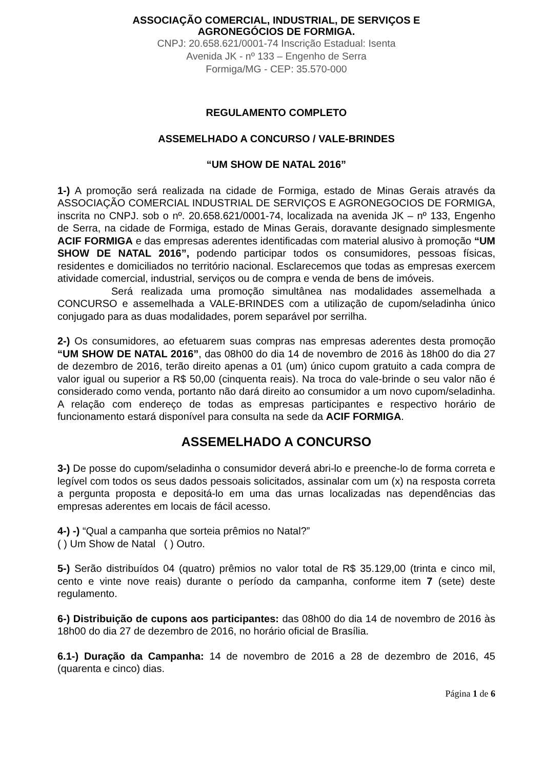ASSOCIAÇÃO COMERCIAL, INDUSTRIAL, DE SERVIÇOS E
AGRONEGÓCIOS DE FORMIGA.
CNPJ: 20.658.621/0001-74 Inscrição Estadual: Isenta
Avenida JK - nº 133 – Engenho de Serra
Formiga/MG - CEP: 35.570-000
REGULAMENTO COMPLETO
ASSEMELHADO A CONCURSO / VALE-BRINDES
“UM SHOW DE NATAL 2016”
1-) A promoção será realizada na cidade de Formiga, estado de Minas Gerais através da ASSOCIAÇÃO COMERCIAL INDUSTRIAL DE SERVIÇOS E AGRONEGOCIOS DE FORMIGA, inscrita no CNPJ. sob o nº. 20.658.621/0001-74, localizada na avenida JK – nº 133, Engenho de Serra, na cidade de Formiga, estado de Minas Gerais, doravante designado simplesmente ACIF FORMIGA e das empresas aderentes identificadas com material alusivo à promoção “UM SHOW DE NATAL 2016”, podendo participar todos os consumidores, pessoas físicas, residentes e domiciliados no território nacional. Esclarecemos que todas as empresas exercem atividade comercial, industrial, serviços ou de compra e venda de bens de imóveis.
Será realizada uma promoção simultânea nas modalidades assemelhada a CONCURSO e assemelhada a VALE-BRINDES com a utilização de cupom/seladinha único conjugado para as duas modalidades, porem separável por serrilha.
2-) Os consumidores, ao efetuarem suas compras nas empresas aderentes desta promoção “UM SHOW DE NATAL 2016”, das 08h00 do dia 14 de novembro de 2016 às 18h00 do dia 27 de dezembro de 2016, terão direito apenas a 01 (um) único cupom gratuito a cada compra de valor igual ou superior a R$ 50,00 (cinquenta reais). Na troca do vale-brinde o seu valor não é considerado como venda, portanto não dará direito ao consumidor a um novo cupom/seladinha. A relação com endereço de todas as empresas participantes e respectivo horário de funcionamento estará disponível para consulta na sede da ACIF FORMIGA.
ASSEMELHADO A CONCURSO
3-) De posse do cupom/seladinha o consumidor deverá abri-lo e preenche-lo de forma correta e legível com todos os seus dados pessoais solicitados, assinalar com um (x) na resposta correta a pergunta proposta e depositá-lo em uma das urnas localizadas nas dependências das empresas aderentes em locais de fácil acesso.
4-) -) “Qual a campanha que sorteia prêmios no Natal?”
( ) Um Show de Natal ( ) Outro.
5-) Serão distribuídos 04 (quatro) prêmios no valor total de R$ 35.129,00 (trinta e cinco mil, cento e vinte nove reais) durante o período da campanha, conforme item 7 (sete) deste regulamento.
6-) Distribuição de cupons aos participantes: das 08h00 do dia 14 de novembro de 2016 às 18h00 do dia 27 de dezembro de 2016, no horário oficial de Brasília.
6.1-) Duração da Campanha: 14 de novembro de 2016 a 28 de dezembro de 2016, 45 (quarenta e cinco) dias.
Página 1 de 6